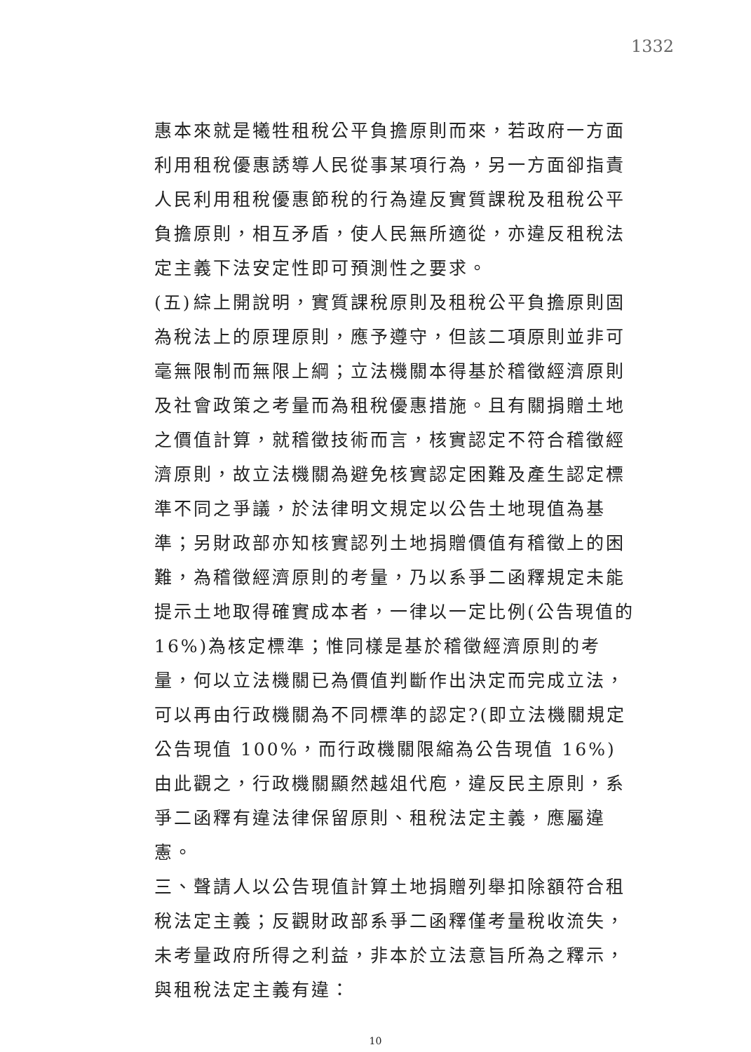1332
惠本來就是犧牲租稅公平負擔原則而來，若政府一方面利用租稅優惠誘導人民從事某項行為，另一方面卻指責人民利用租稅優惠節稅的行為違反實質課稅及租稅公平負擔原則，相互矛盾，使人民無所適從，亦違反租稅法定主義下法安定性即可預測性之要求。
(五) 綜上開說明，實質課稅原則及租稅公平負擔原則固為稅法上的原理原則，應予遵守，但該二項原則並非可毫無限制而無限上綱；立法機關本得基於稽徵經濟原則及社會政策之考量而為租稅優惠措施。且有關捐贈土地之價值計算，就稽徵技術而言，核實認定不符合稽徵經濟原則，故立法機關為避免核實認定困難及產生認定標準不同之爭議，於法律明文規定以公告土地現值為基準；另財政部亦知核實認列土地捐贈價值有稽徵上的困難，為稽徵經濟原則的考量，乃以系爭二函釋規定未能提示土地取得確實成本者，一律以一定比例(公告現值的 16%)為核定標準；惟同樣是基於稽徵經濟原則的考量，何以立法機關已為價值判斷作出決定而完成立法，可以再由行政機關為不同標準的認定?(即立法機關規定公告現值 100%，而行政機關限縮為公告現值 16%)由此觀之，行政機關顯然越俎代庖，違反民主原則，系爭二函釋有違法律保留原則、租稅法定主義，應屬違憲。
三、 聲請人以公告現值計算土地捐贈列舉扣除額符合租稅法定主義；反觀財政部系爭二函釋僅考量稅收流失，未考量政府所得之利益，非本於立法意旨所為之釋示，與租稅法定主義有違：
10